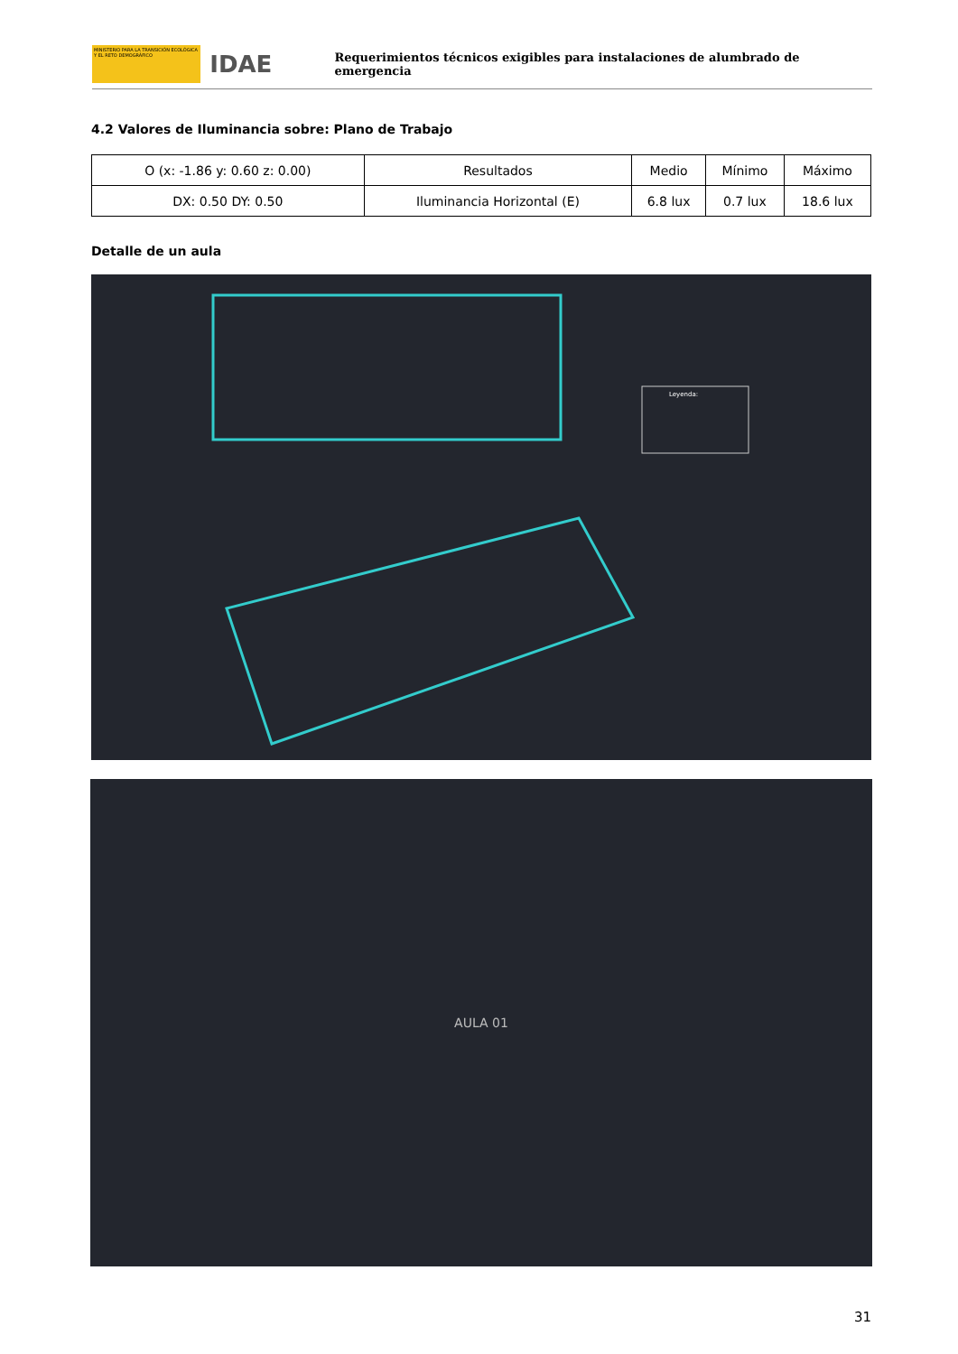MINISTERIO PARA LA TRANSICIÓN ECOLÓGICA Y EL RETO DEMOGRÁFICO
IDAE
Requerimientos técnicos exigibles para instalaciones de alumbrado de emergencia
4.2 Valores de Iluminancia sobre: Plano de Trabajo
| O (x: -1.86 y: 0.60 z: 0.00) | Resultados | Medio | Mínimo | Máximo |
| --- | --- | --- | --- | --- |
| DX: 0.50 DY: 0.50 | Iluminancia Horizontal (E) | 6.8 lux | 0.7 lux | 18.6 lux |
Detalle de un aula
Leyenda:
AULA 01
31